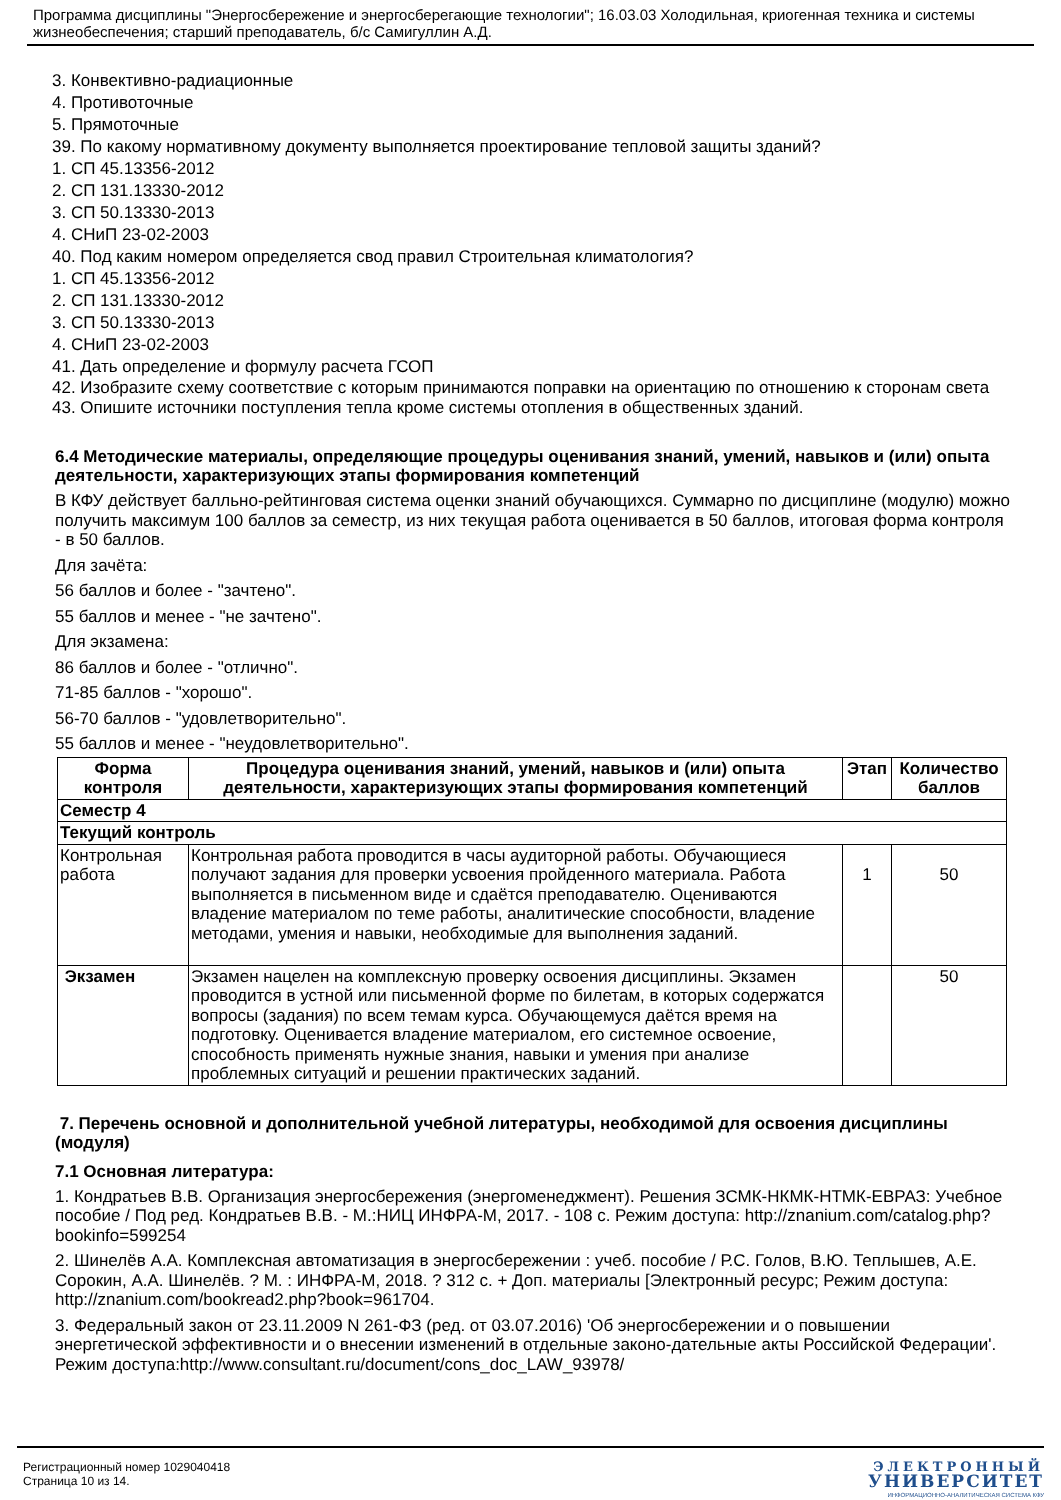Программа дисциплины "Энергосбережение и энергосберегающие технологии"; 16.03.03 Холодильная, криогенная техника и системы жизнеобеспечения; старший преподаватель, б/с Самигуллин А.Д.
3. Конвективно-радиационные
4. Противоточные
5. Прямоточные
39. По какому нормативному документу выполняется проектирование тепловой защиты зданий?
1. СП 45.13356-2012
2. СП 131.13330-2012
3. СП 50.13330-2013
4. СНиП 23-02-2003
40. Под каким номером определяется свод правил Строительная климатология?
1. СП 45.13356-2012
2. СП 131.13330-2012
3. СП 50.13330-2013
4. СНиП 23-02-2003
41. Дать определение и формулу расчета ГСОП
42. Изобразите схему соответствие с которым принимаются поправки на ориентацию по отношению к сторонам света
43. Опишите источники поступления тепла кроме системы отопления в общественных зданий.
6.4 Методические материалы, определяющие процедуры оценивания знаний, умений, навыков и (или) опыта деятельности, характеризующих этапы формирования компетенций
В КФУ действует балльно-рейтинговая система оценки знаний обучающихся. Суммарно по дисциплине (модулю) можно получить максимум 100 баллов за семестр, из них текущая работа оценивается в 50 баллов, итоговая форма контроля - в 50 баллов.
Для зачёта:
56 баллов и более - "зачтено".
55 баллов и менее - "не зачтено".
Для экзамена:
86 баллов и более - "отлично".
71-85 баллов - "хорошо".
56-70 баллов - "удовлетворительно".
55 баллов и менее - "неудовлетворительно".
| Форма контроля | Процедура оценивания знаний, умений, навыков и (или) опыта деятельности, характеризующих этапы формирования компетенций | Этап | Количество баллов |
| --- | --- | --- | --- |
| Семестр 4 | | | |
| Текущий контроль | | | |
| Контрольная работа | Контрольная работа проводится в часы аудиторной работы. Обучающиеся получают задания для проверки усвоения пройденного материала. Работа выполняется в письменном виде и сдаётся преподавателю. Оцениваются владение материалом по теме работы, аналитические способности, владение методами, умения и навыки, необходимые для выполнения заданий. | 1 | 50 |
| Экзамен | Экзамен нацелен на комплексную проверку освоения дисциплины. Экзамен проводится в устной или письменной форме по билетам, в которых содержатся вопросы (задания) по всем темам курса. Обучающемуся даётся время на подготовку. Оценивается владение материалом, его системное освоение, способность применять нужные знания, навыки и умения при анализе проблемных ситуаций и решении практических заданий. | | 50 |
7. Перечень основной и дополнительной учебной литературы, необходимой для освоения дисциплины (модуля)
7.1 Основная литература:
1. Кондратьев В.В. Организация энергосбережения (энергоменеджмент). Решения ЗСМК-НКМК-НТМК-ЕВРАЗ: Учебное пособие / Под ред. Кондратьев В.В. - М.:НИЦ ИНФРА-М, 2017. - 108 с. Режим доступа: http://znanium.com/catalog.php?bookinfo=599254
2. Шинелёв А.А. Комплексная автоматизация в энергосбережении : учеб. пособие / Р.С. Голов, В.Ю. Теплышев, А.Е. Сорокин, А.А. Шинелёв. ? М. : ИНФРА-М, 2018. ? 312 с. + Доп. материалы [Электронный ресурс; Режим доступа: http://znanium.com/bookread2.php?book=961704.
3. Федеральный закон от 23.11.2009 N 261-ФЗ (ред. от 03.07.2016) 'Об энергосбережении и о повышении энергетической эффективности и о внесении изменений в отдельные законо-дательные акты Российской Федерации'. Режим доступа:http://www.consultant.ru/document/cons_doc_LAW_93978/
Регистрационный номер 1029040418
Страница 10 из 14.
ЭЛЕКТРОННЫЙ
УНИВЕРСИТЕТ
ИНФОРМАЦИОННО-АНАЛИТИЧЕСКАЯ СИСТЕМА КФУ